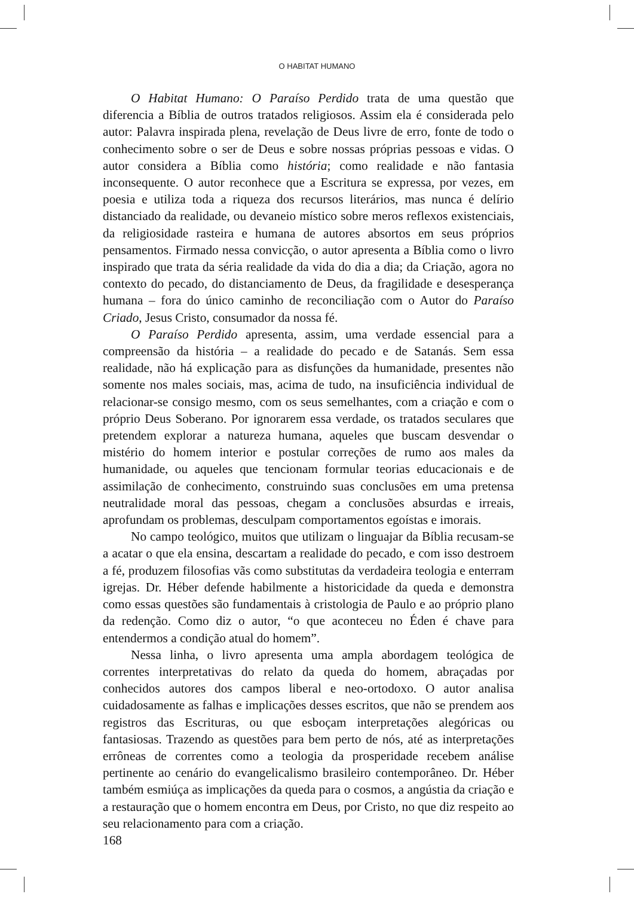O HABITAT HUMANO
O Habitat Humano: O Paraíso Perdido trata de uma questão que diferencia a Bíblia de outros tratados religiosos. Assim ela é considerada pelo autor: Palavra inspirada plena, revelação de Deus livre de erro, fonte de todo o conhecimento sobre o ser de Deus e sobre nossas próprias pessoas e vidas. O autor considera a Bíblia como história; como realidade e não fantasia inconsequente. O autor reconhece que a Escritura se expressa, por vezes, em poesia e utiliza toda a riqueza dos recursos literários, mas nunca é delírio distanciado da realidade, ou devaneio místico sobre meros reflexos existenciais, da religiosidade rasteira e humana de autores absortos em seus próprios pensamentos. Firmado nessa convicção, o autor apresenta a Bíblia como o livro inspirado que trata da séria realidade da vida do dia a dia; da Criação, agora no contexto do pecado, do distanciamento de Deus, da fragilidade e desesperança humana – fora do único caminho de reconciliação com o Autor do Paraíso Criado, Jesus Cristo, consumador da nossa fé.
O Paraíso Perdido apresenta, assim, uma verdade essencial para a compreensão da história – a realidade do pecado e de Satanás. Sem essa realidade, não há explicação para as disfunções da humanidade, presentes não somente nos males sociais, mas, acima de tudo, na insuficiência individual de relacionar-se consigo mesmo, com os seus semelhantes, com a criação e com o próprio Deus Soberano. Por ignorarem essa verdade, os tratados seculares que pretendem explorar a natureza humana, aqueles que buscam desvendar o mistério do homem interior e postular correções de rumo aos males da humanidade, ou aqueles que tencionam formular teorias educacionais e de assimilação de conhecimento, construindo suas conclusões em uma pretensa neutralidade moral das pessoas, chegam a conclusões absurdas e irreais, aprofundam os problemas, desculpam comportamentos egoístas e imorais.
No campo teológico, muitos que utilizam o linguajar da Bíblia recusam-se a acatar o que ela ensina, descartam a realidade do pecado, e com isso destroem a fé, produzem filosofias vãs como substitutas da verdadeira teologia e enterram igrejas. Dr. Héber defende habilmente a historicidade da queda e demonstra como essas questões são fundamentais à cristologia de Paulo e ao próprio plano da redenção. Como diz o autor, “o que aconteceu no Éden é chave para entendermos a condição atual do homem”.
Nessa linha, o livro apresenta uma ampla abordagem teológica de correntes interpretativas do relato da queda do homem, abraçadas por conhecidos autores dos campos liberal e neo-ortodoxo. O autor analisa cuidadosamente as falhas e implicações desses escritos, que não se prendem aos registros das Escrituras, ou que esboçam interpretações alegóricas ou fantasiosas. Trazendo as questões para bem perto de nós, até as interpretações errôneas de correntes como a teologia da prosperidade recebem análise pertinente ao cenário do evangelicalismo brasileiro contemporâneo. Dr. Héber também esmiúça as implicações da queda para o cosmos, a angústia da criação e a restauração que o homem encontra em Deus, por Cristo, no que diz respeito ao seu relacionamento para com a criação.
168